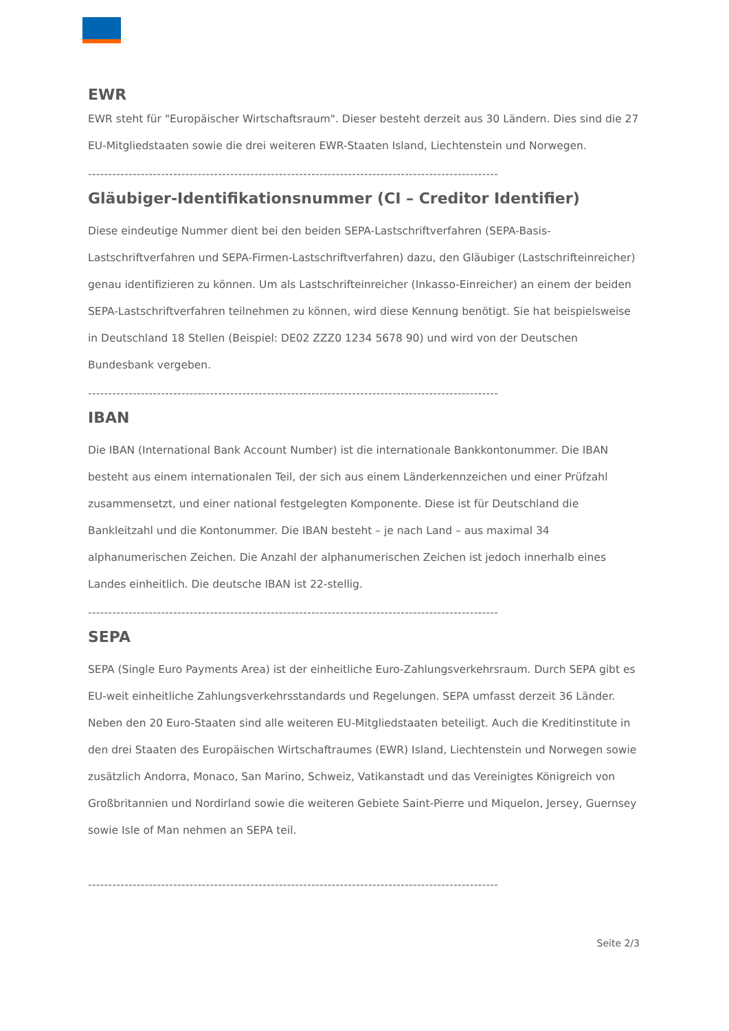EWR
EWR steht für "Europäischer Wirtschaftsraum". Dieser besteht derzeit aus 30 Ländern. Dies sind die 27 EU-Mitgliedstaaten sowie die drei weiteren EWR-Staaten Island, Liechtenstein und Norwegen.
-----------------------------------------------------------------------------------------------------
Gläubiger-Identifikationsnummer (CI – Creditor Identifier)
Diese eindeutige Nummer dient bei den beiden SEPA-Lastschriftverfahren (SEPA-Basis-Lastschriftverfahren und SEPA-Firmen-Lastschriftverfahren) dazu, den Gläubiger (Lastschrifteinreicher) genau identifizieren zu können. Um als Lastschrifteinreicher (Inkasso-Einreicher) an einem der beiden SEPA-Lastschriftverfahren teilnehmen zu können, wird diese Kennung benötigt. Sie hat beispielsweise in Deutschland 18 Stellen (Beispiel: DE02 ZZZ0 1234 5678 90) und wird von der Deutschen Bundesbank vergeben.
-----------------------------------------------------------------------------------------------------
IBAN
Die IBAN (International Bank Account Number) ist die internationale Bankkontonummer. Die IBAN besteht aus einem internationalen Teil, der sich aus einem Länderkennzeichen und einer Prüfzahl zusammensetzt, und einer national festgelegten Komponente. Diese ist für Deutschland die Bankleitzahl und die Kontonummer. Die IBAN besteht – je nach Land – aus maximal 34 alphanumerischen Zeichen. Die Anzahl der alphanumerischen Zeichen ist jedoch innerhalb eines Landes einheitlich. Die deutsche IBAN ist 22-stellig.
-----------------------------------------------------------------------------------------------------
SEPA
SEPA (Single Euro Payments Area) ist der einheitliche Euro-Zahlungsverkehrsraum. Durch SEPA gibt es EU-weit einheitliche Zahlungsverkehrsstandards und Regelungen. SEPA umfasst derzeit 36 Länder. Neben den 20 Euro-Staaten sind alle weiteren EU-Mitgliedstaaten beteiligt. Auch die Kreditinstitute in den drei Staaten des Europäischen Wirtschaftraumes (EWR) Island, Liechtenstein und Norwegen sowie zusätzlich Andorra, Monaco, San Marino, Schweiz, Vatikanstadt und das Vereinigtes Königreich von Großbritannien und Nordirland sowie die weiteren Gebiete Saint-Pierre und Miquelon, Jersey, Guernsey sowie Isle of Man nehmen an SEPA teil.
-----------------------------------------------------------------------------------------------------
Seite 2/3